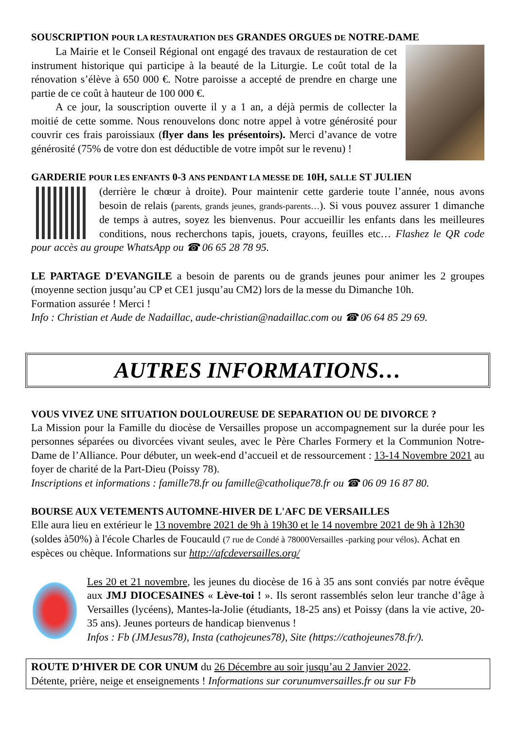SOUSCRIPTION POUR LA RESTAURATION DES GRANDES ORGUES DE NOTRE-DAME
La Mairie et le Conseil Régional ont engagé des travaux de restauration de cet instrument historique qui participe à la beauté de la Liturgie. Le coût total de la rénovation s’élève à 650 000 €. Notre paroisse a accepté de prendre en charge une partie de ce coût à hauteur de 100 000 €.
A ce jour, la souscription ouverte il y a 1 an, a déjà permis de collecter la moitié de cette somme. Nous renouvelons donc notre appel à votre générosité pour couvrir ces frais paroissiaux (flyer dans les présentoirs). Merci d’avance de votre générosité (75% de votre don est déductible de votre impôt sur le revenu) !
GARDERIE POUR LES ENFANTS 0-3 ANS PENDANT LA MESSE DE 10H, SALLE ST JULIEN
(derrière le chœur à droite). Pour maintenir cette garderie toute l’année, nous avons besoin de relais (parents, grands jeunes, grands-parents…). Si vous pouvez assurer 1 dimanche de temps à autres, soyez les bienvenus. Pour accueillir les enfants dans les meilleures conditions, nous recherchons tapis, jouets, crayons, feuilles etc… Flashez le QR code pour accès au groupe WhatsApp ou ☎ 06 65 28 78 95.
LE PARTAGE D’EVANGILE a besoin de parents ou de grands jeunes pour animer les 2 groupes (moyenne section jusqu’au CP et CE1 jusqu’au CM2) lors de la messe du Dimanche 10h.
Formation assurée ! Merci !
Info : Christian et Aude de Nadaillac, aude-christian@nadaillac.com ou ☎ 06 64 85 29 69.
AUTRES INFORMATIONS…
VOUS VIVEZ UNE SITUATION DOULOUREUSE DE SEPARATION OU DE DIVORCE ?
La Mission pour la Famille du diocèse de Versailles propose un accompagnement sur la durée pour les personnes séparées ou divorcées vivant seules, avec le Père Charles Formery et la Communion Notre-Dame de l’Alliance. Pour débuter, un week-end d’accueil et de ressourcement : 13-14 Novembre 2021 au foyer de charité de la Part-Dieu (Poissy 78).
Inscriptions et informations : famille78.fr ou famille@catholique78.fr ou ☎ 06 09 16 87 80.
BOURSE AUX VETEMENTS AUTOMNE-HIVER DE L'AFC DE VERSAILLES
Elle aura lieu en extérieur le 13 novembre 2021 de 9h à 19h30 et le 14 novembre 2021 de 9h à 12h30 (soldes à50%) à l'école Charles de Foucauld (7 rue de Condé à 78000Versailles -parking pour vélos). Achat en espèces ou chèque. Informations sur http://afcdeversailles.org/
Les 20 et 21 novembre, les jeunes du diocèse de 16 à 35 ans sont conviés par notre évêque aux JMJ DIOCESAINES « Lève-toi ! ». Ils seront rassemblés selon leur tranche d’âge à Versailles (lycéens), Mantes-la-Jolie (étudiants, 18-25 ans) et Poissy (dans la vie active, 20-35 ans). Jeunes porteurs de handicap bienvenus !
Infos : Fb (JMJesus78), Insta (cathojeunes78), Site (https://cathojeunes78.fr/).
ROUTE D’HIVER DE COR UNUM du 26 Décembre au soir jusqu’au 2 Janvier 2022.
Détente, prière, neige et enseignements ! Informations sur corunumversailles.fr ou sur Fb